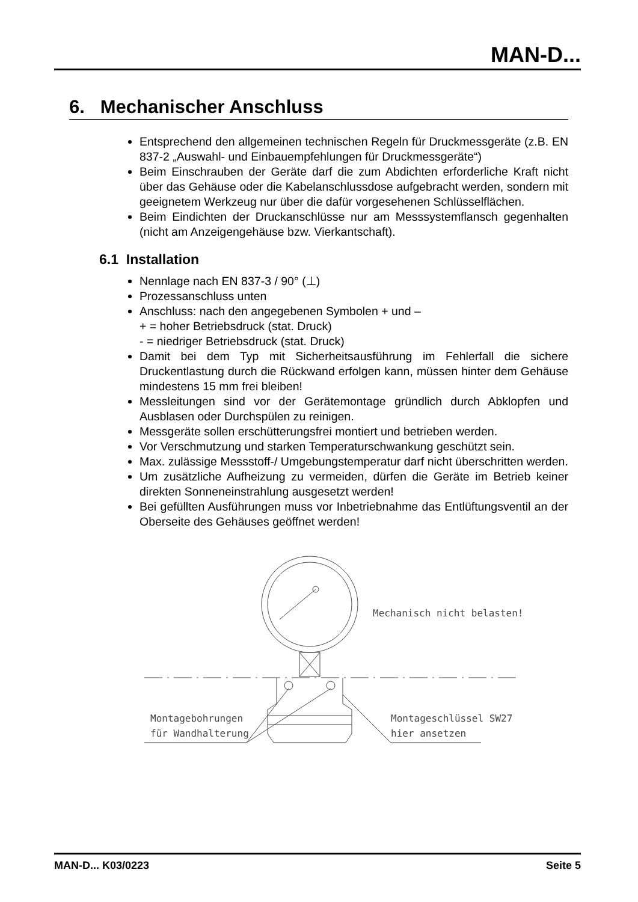MAN-D...
6. Mechanischer Anschluss
Entsprechend den allgemeinen technischen Regeln für Druckmessgeräte (z.B. EN 837-2 „Auswahl- und Einbauempfehlungen für Druckmessgeräte“)
Beim Einschrauben der Geräte darf die zum Abdichten erforderliche Kraft nicht über das Gehäuse oder die Kabelanschlussdose aufgebracht werden, sondern mit geeignetem Werkzeug nur über die dafür vorgesehenen Schlüsselflächen.
Beim Eindichten der Druckanschlüsse nur am Messsystemflansch gegenhalten (nicht am Anzeigengehäuse bzw. Vierkantschaft).
6.1 Installation
Nennlage nach EN 837-3 / 90° (⊥)
Prozessanschluss unten
Anschluss: nach den angegebenen Symbolen + und –
+ = hoher Betriebsdruck (stat. Druck)
- = niedriger Betriebsdruck (stat. Druck)
Damit bei dem Typ mit Sicherheitsausführung im Fehlerfall die sichere Druckentlastung durch die Rückwand erfolgen kann, müssen hinter dem Gehäuse mindestens 15 mm frei bleiben!
Messleitungen sind vor der Gerätemontage gründlich durch Abklopfen und Ausblasen oder Durchspülen zu reinigen.
Messgeräte sollen erschütterungsfrei montiert und betrieben werden.
Vor Verschmutzung und starken Temperaturschwankung geschützt sein.
Max. zulässige Messstoff-/ Umgebungstemperatur darf nicht überschritten werden.
Um zusätzliche Aufheizung zu vermeiden, dürfen die Geräte im Betrieb keiner direkten Sonneneinstrahlung ausgesetzt werden!
Bei gefüllten Ausführungen muss vor Inbetriebnahme das Entlüftungsventil an der Oberseite des Gehäuses geöffnet werden!
Mechanisch nicht belasten!
Montagebohrungen
für Wandhalterung
Montageschlüssel SW27
hier ansetzen
MAN-D... K03/0223 Seite 5